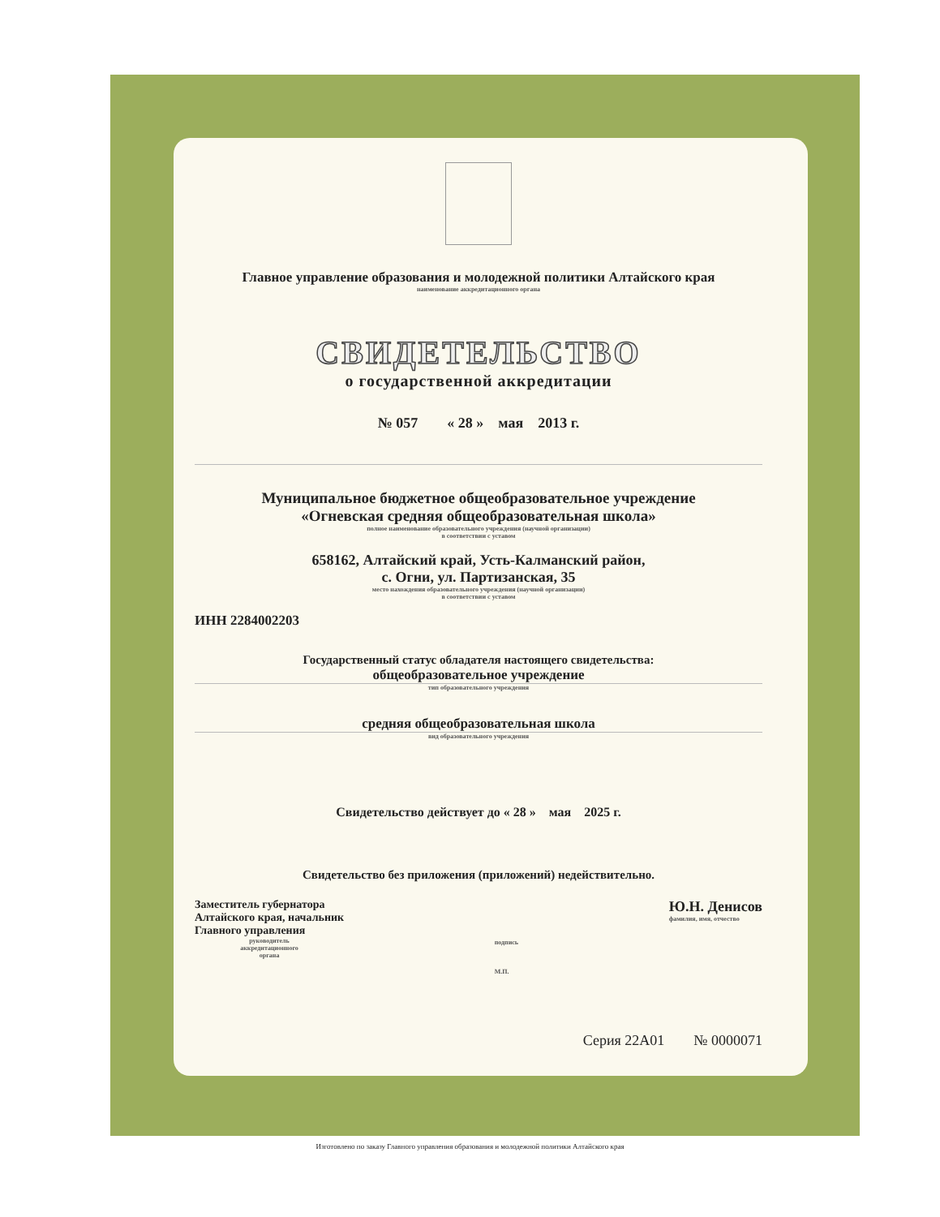Главное управление образования и молодежной политики Алтайского края
наименование аккредитационного органа
СВИДЕТЕЛЬСТВО
о государственной аккредитации
№ 057 « 28 » мая 2013 г.
Муниципальное бюджетное общеобразовательное учреждение
«Огневская средняя общеобразовательная школа»
полное наименование образовательного учреждения (научной организации)
в соответствии с уставом
658162, Алтайский край, Усть-Калманский район,
с. Огни, ул. Партизанская, 35
место нахождения образовательного учреждения (научной организации)
в соответствии с уставом
ИНН 2284002203
Государственный статус обладателя настоящего свидетельства:
общеобразовательное учреждение
тип образовательного учреждения
средняя общеобразовательная школа
вид образовательного учреждения
Свидетельство действует до « 28 » мая 2025 г.
Свидетельство без приложения (приложений) недействительно.
Заместитель губернатора
Алтайского края, начальник
Главного управления
руководитель
аккредитационного
органа
подпись
М.П.
Ю.Н. Денисов
фамилия, имя, отчество
Серия 22А01 № 0000071
Изготовлено по заказу Главного управления образования и молодежной политики Алтайского края